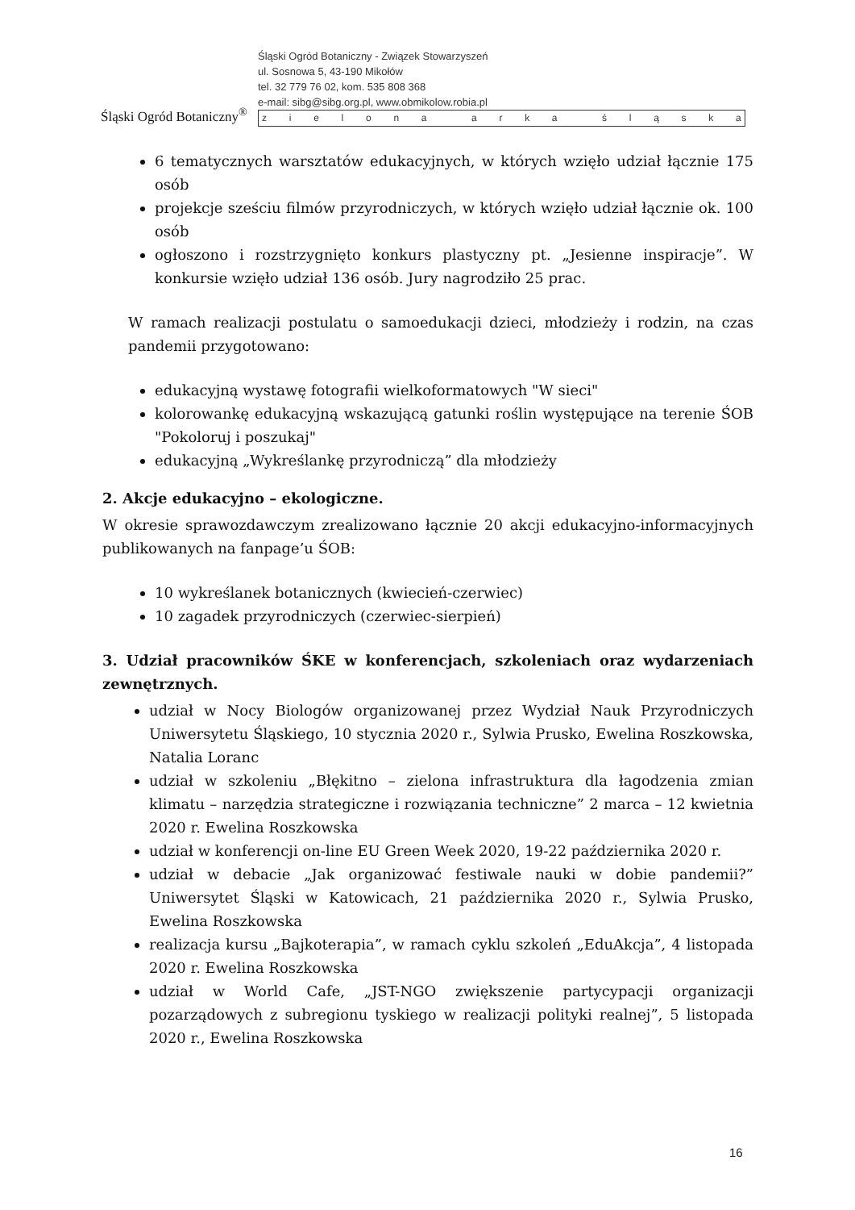Śląski Ogród Botaniczny<sup>®</sup>
Śląski Ogród Botaniczny - Związek Stowarzyszeń
ul. Sosnowa 5, 43-190 Mikołów
tel. 32 779 76 02, kom. 535 808 368
e-mail: sibg@sibg.org.pl, www.obmikolow.robia.pl
zielona arka śląska
6 tematycznych warsztatów edukacyjnych, w których wzięło udział łącznie 175 osób
projekcje sześciu filmów przyrodniczych, w których wzięło udział łącznie ok. 100 osób
ogłoszono i rozstrzygnięto konkurs plastyczny pt. „Jesienne inspiracje”. W konkursie wzięło udział 136 osób. Jury nagrodziło 25 prac.
W ramach realizacji postulatu o samoedukacji dzieci, młodzieży i rodzin, na czas pandemii przygotowano:
edukacyjną wystawę fotografii wielkoformatowych "W sieci"
kolorowankę edukacyjną wskazującą gatunki roślin występujące na terenie ŚOB "Pokoloruj i poszukaj"
edukacyjną „Wykreślankę przyrodniczą” dla młodzieży
2. Akcje edukacyjno – ekologiczne.
W okresie sprawozdawczym zrealizowano łącznie 20 akcji edukacyjno-informacyjnych publikowanych na fanpage’u ŚOB:
10 wykreślanek botanicznych (kwiecień-czerwiec)
10 zagadek przyrodniczych (czerwiec-sierpień)
3. Udział pracowników ŚKE w konferencjach, szkoleniach oraz wydarzeniach zewnętrznych.
udział w Nocy Biologów organizowanej przez Wydział Nauk Przyrodniczych Uniwersytetu Śląskiego, 10 stycznia 2020 r., Sylwia Prusko, Ewelina Roszkowska, Natalia Loranc
udział w szkoleniu „Błękitno – zielona infrastruktura dla łagodzenia zmian klimatu – narzędzia strategiczne i rozwiązania techniczne” 2 marca – 12 kwietnia 2020 r. Ewelina Roszkowska
udział w konferencji on-line EU Green Week 2020, 19-22 października 2020 r.
udział w debacie „Jak organizować festiwale nauki w dobie pandemii?” Uniwersytet Śląski w Katowicach, 21 października 2020 r., Sylwia Prusko, Ewelina Roszkowska
realizacja kursu „Bajkoterapia”, w ramach cyklu szkoleń „EduAkcja”, 4 listopada 2020 r. Ewelina Roszkowska
udział w World Cafe, „JST-NGO zwiększenie partycypacji organizacji pozarządowych z subregionu tyskiego w realizacji polityki realnej”, 5 listopada 2020 r., Ewelina Roszkowska
16